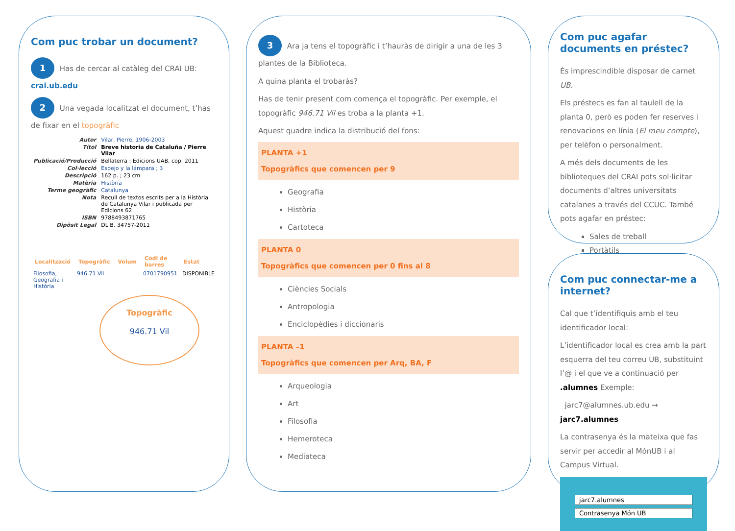Com puc trobar un document?
1 Has de cercar al catàleg del CRAI UB:
crai.ub.edu
2 Una vegada localitzat el document, t’has de fixar en el topogràfic
| Autor | Vilar, Pierre, 1906-2003 |
| Títol | Breve historia de Cataluña / Pierre Vilar |
| Publicació/Producció | Bellaterra : Edicions UAB, cop. 2011 |
| Col·lecció | Espejo y la lámpara ; 3 |
| Descripció | 162 p. ; 23 cm |
| Matèria | Història |
| Terme geogràfic | Catalunya |
| Nota | Recull de textos escrits per a la Història de Catalunya Vilar i publicada per Edicions 62 |
| ISBN | 9788493871765 |
| Dipòsit Legal | DL B. 34757-2011 |
| Localització | Topogràfic | Volum | Codi de barres | Estat |
| --- | --- | --- | --- | --- |
| Filosofia, Geografia i Història | 946.71 Vil | | 0701790951 | DISPONIBLE |
Topogràfic
946.71 Vil
3 Ara ja tens el topogràfic i t’hauràs de dirigir a una de les 3 plantes de la Biblioteca.
A quina planta el trobaràs?
Has de tenir present com comença el topogràfic. Per exemple, el topogràfic 946.71 Vil es troba a la planta +1.
Aquest quadre indica la distribució del fons:
PLANTA +1
Topogràfics que comencen per 9
Geografia
Història
Cartoteca
PLANTA 0
Topogràfics que comencen per 0 fins al 8
Ciències Socials
Antropologia
Enciclopèdies i diccionaris
PLANTA –1
Topogràfics que comencen per Arq, BA, F
Arqueologia
Art
Filosofia
Hemeroteca
Mediateca
Com puc agafar documents en préstec?
És imprescindible disposar de carnet UB.
Els préstecs es fan al taulell de la planta 0, però es poden fer reserves i renovacions en línia (El meu compte), per telèfon o personalment.
A més dels documents de les biblioteques del CRAI pots sol·licitar documents d’altres universitats catalanes a través del CCUC. També pots agafar en préstec:
Sales de treball
Portàtils
Com puc connectar-me a internet?
Cal que t’identifiquis amb el teu identificador local:
L’identificador local es crea amb la part esquerra del teu correu UB, substituint l’@ i el que ve a continuació per .alumnes Exemple:
jarc7@alumnes.ub.edu → jarc7.alumnes
La contrasenya és la mateixa que fas servir per accedir al MónUB i al Campus Virtual.
jarc7.alumnes
Contrasenya Món UB